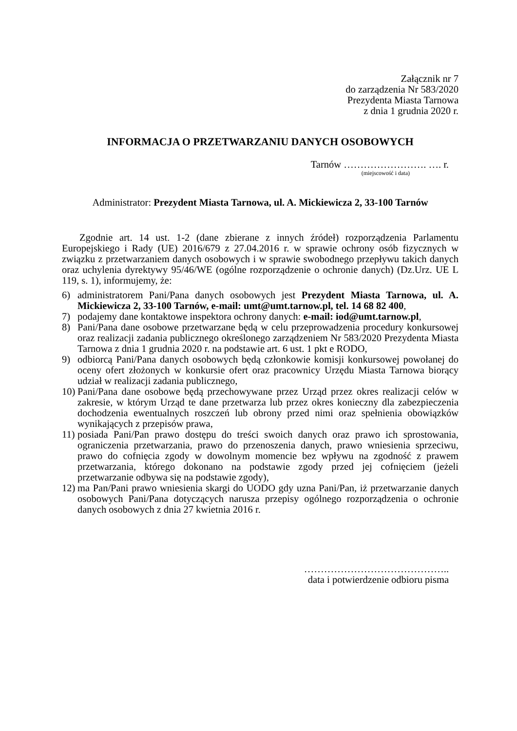Załącznik nr 7
do zarządzenia Nr 583/2020
Prezydenta Miasta Tarnowa
z dnia 1 grudnia 2020 r.
INFORMACJA O PRZETWARZANIU DANYCH OSOBOWYCH
Tarnów ……………………. …. r.
(miejscowość i data)
Administrator: Prezydent Miasta Tarnowa, ul. A. Mickiewicza 2, 33-100 Tarnów
Zgodnie art. 14 ust. 1-2 (dane zbierane z innych źródeł) rozporządzenia Parlamentu Europejskiego i Rady (UE) 2016/679 z 27.04.2016 r. w sprawie ochrony osób fizycznych w związku z przetwarzaniem danych osobowych i w sprawie swobodnego przepływu takich danych oraz uchylenia dyrektywy 95/46/WE (ogólne rozporządzenie o ochronie danych) (Dz.Urz. UE L 119, s. 1), informujemy, że:
6) administratorem Pani/Pana danych osobowych jest Prezydent Miasta Tarnowa, ul. A. Mickiewicza 2, 33-100 Tarnów, e-mail: umt@umt.tarnow.pl, tel. 14 68 82 400,
7) podajemy dane kontaktowe inspektora ochrony danych: e-mail: iod@umt.tarnow.pl,
8) Pani/Pana dane osobowe przetwarzane będą w celu przeprowadzenia procedury konkursowej oraz realizacji zadania publicznego określonego zarządzeniem Nr 583/2020 Prezydenta Miasta Tarnowa z dnia 1 grudnia 2020 r. na podstawie art. 6 ust. 1 pkt e RODO,
9) odbiorcą Pani/Pana danych osobowych będą członkowie komisji konkursowej powołanej do oceny ofert złożonych w konkursie ofert oraz pracownicy Urzędu Miasta Tarnowa biorący udział w realizacji zadania publicznego,
10) Pani/Pana dane osobowe będą przechowywane przez Urząd przez okres realizacji celów w zakresie, w którym Urząd te dane przetwarza lub przez okres konieczny dla zabezpieczenia dochodzenia ewentualnych roszczeń lub obrony przed nimi oraz spełnienia obowiązków wynikających z przepisów prawa,
11) posiada Pani/Pan prawo dostępu do treści swoich danych oraz prawo ich sprostowania, ograniczenia przetwarzania, prawo do przenoszenia danych, prawo wniesienia sprzeciwu, prawo do cofnięcia zgody w dowolnym momencie bez wpływu na zgodność z prawem przetwarzania, którego dokonano na podstawie zgody przed jej cofnięciem (jeżeli przetwarzanie odbywa się na podstawie zgody),
12) ma Pan/Pani prawo wniesienia skargi do UODO gdy uzna Pani/Pan, iż przetwarzanie danych osobowych Pani/Pana dotyczących narusza przepisy ogólnego rozporządzenia o ochronie danych osobowych z dnia 27 kwietnia 2016 r.
……………………………………..
data i potwierdzenie odbioru pisma